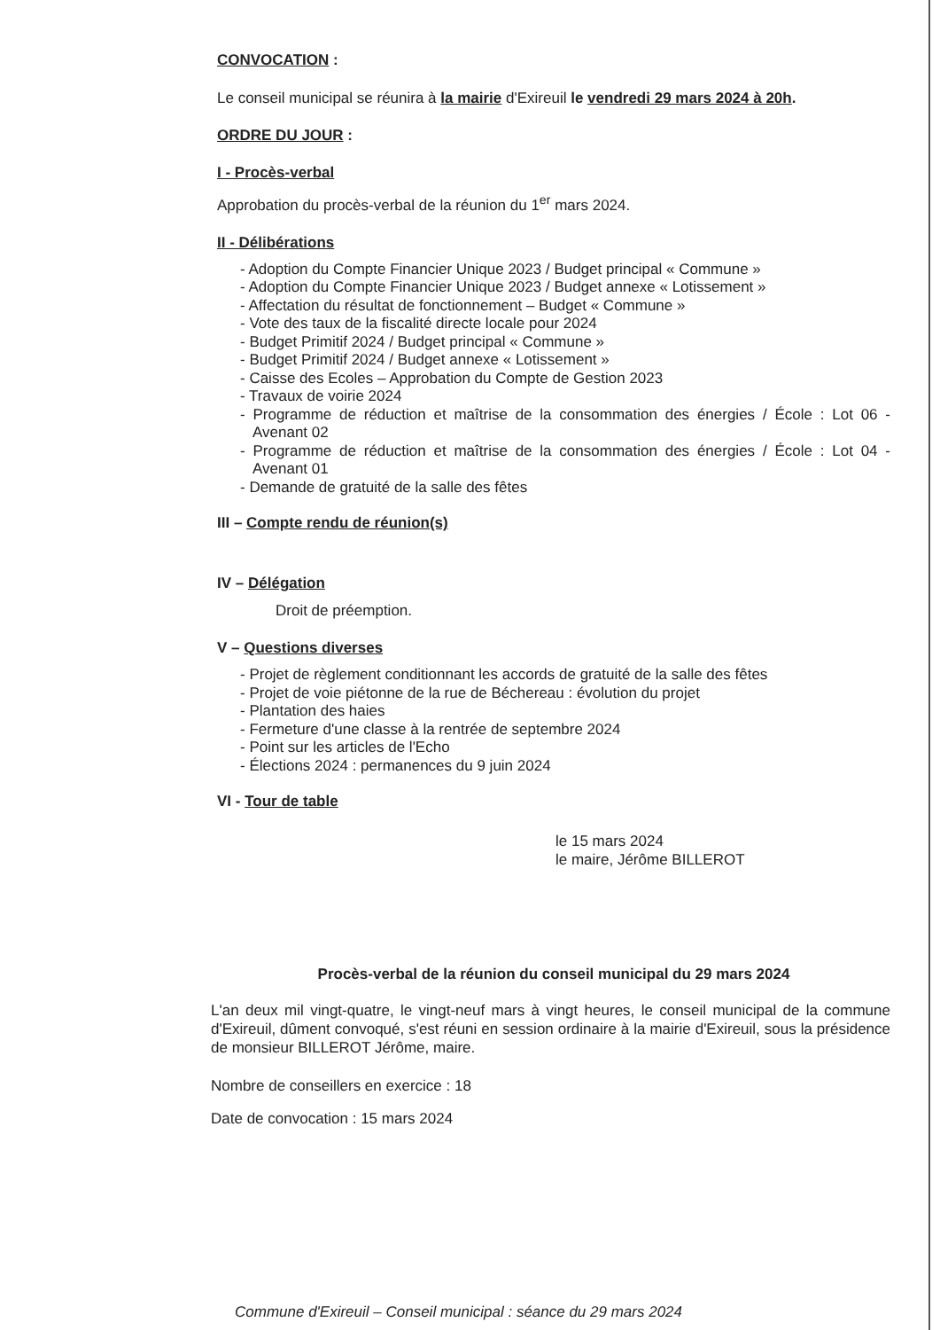CONVOCATION :
Le conseil municipal se réunira à la mairie d'Exireuil le vendredi 29 mars 2024 à 20h.
ORDRE DU JOUR :
I - Procès-verbal
Approbation du procès-verbal de la réunion du 1<sup>er</sup> mars 2024.
II - Délibérations
- Adoption du Compte Financier Unique 2023 / Budget principal « Commune »
- Adoption du Compte Financier Unique 2023 / Budget annexe « Lotissement »
- Affectation du résultat de fonctionnement – Budget « Commune »
- Vote des taux de la fiscalité directe locale pour 2024
- Budget Primitif 2024 / Budget principal « Commune »
- Budget Primitif 2024 / Budget annexe « Lotissement »
- Caisse des Ecoles – Approbation du Compte de Gestion 2023
- Travaux de voirie 2024
- Programme de réduction et maîtrise de la consommation des énergies / École : Lot 06 - Avenant 02
- Programme de réduction et maîtrise de la consommation des énergies / École : Lot 04 - Avenant 01
- Demande de gratuité de la salle des fêtes
III – Compte rendu de réunion(s)
IV – Délégation
Droit de préemption.
V – Questions diverses
- Projet de règlement conditionnant les accords de gratuité de la salle des fêtes
- Projet de voie piétonne de la rue de Béchereau : évolution du projet
- Plantation des haies
- Fermeture d'une classe à la rentrée de septembre 2024
- Point sur les articles de l'Echo
- Élections 2024 : permanences du 9 juin 2024
VI - Tour de table
le 15 mars 2024
le maire, Jérôme BILLEROT
Procès-verbal de la réunion du conseil municipal du 29 mars 2024
L'an deux mil vingt-quatre, le vingt-neuf mars à vingt heures, le conseil municipal de la commune d'Exireuil, dûment convoqué, s'est réuni en session ordinaire à la mairie d'Exireuil, sous la présidence de monsieur BILLEROT Jérôme, maire.
Nombre de conseillers en exercice : 18
Date de convocation : 15 mars 2024
Commune d'Exireuil – Conseil municipal : séance du 29 mars 2024